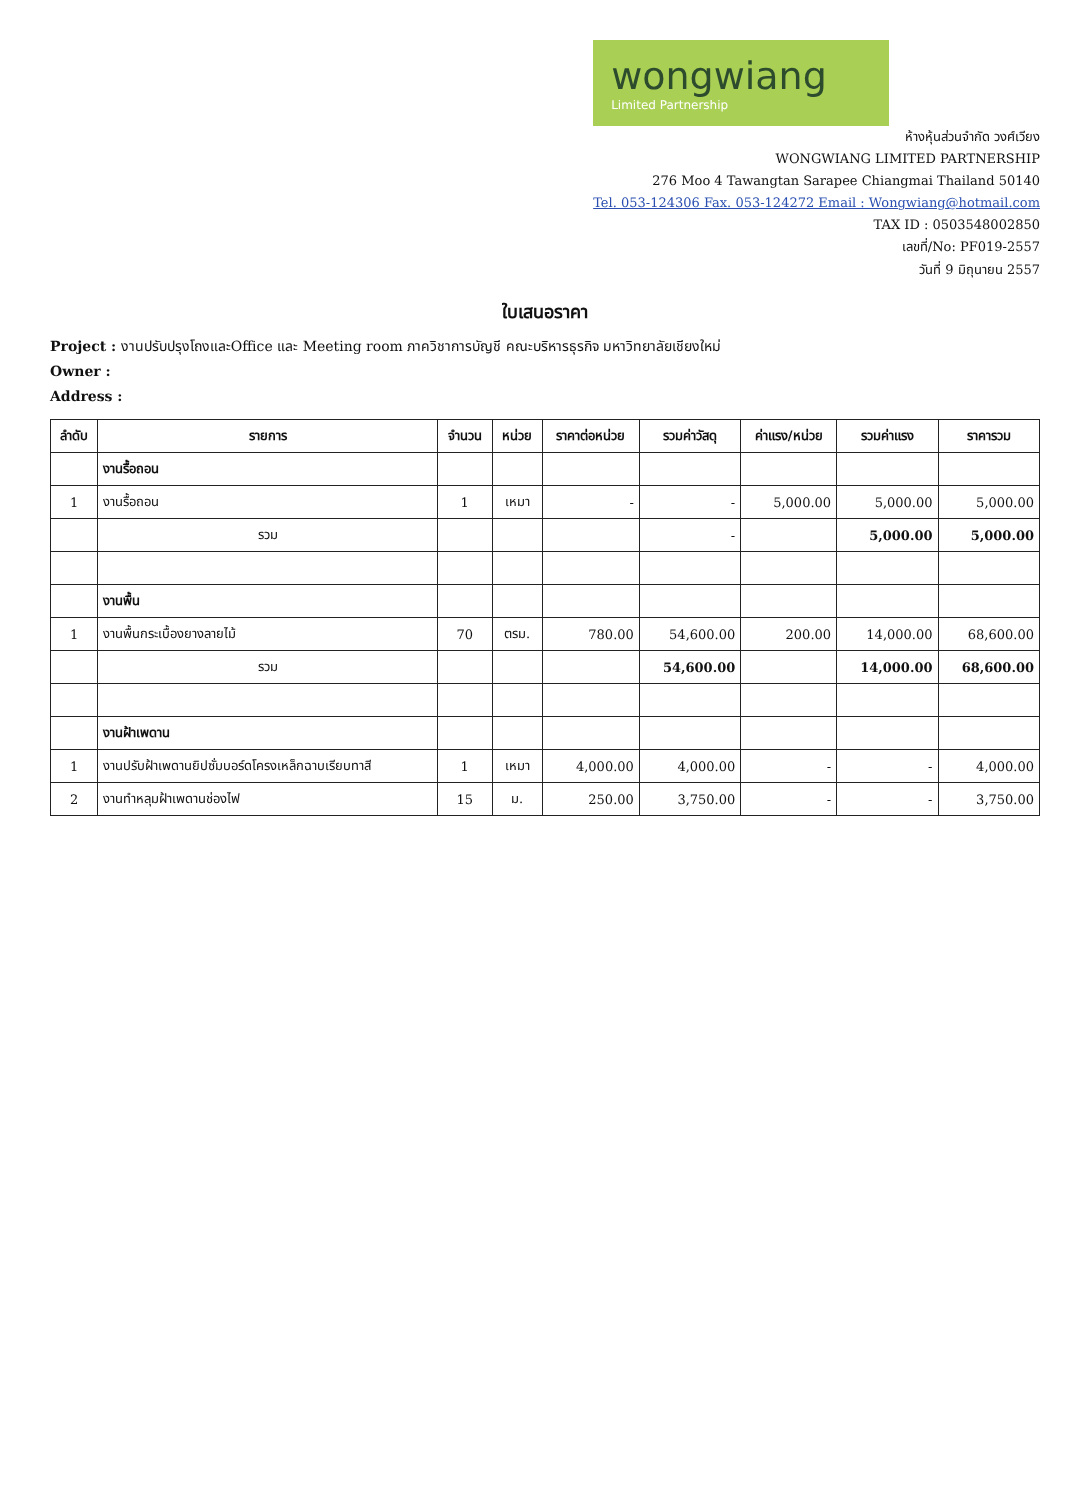wongwiang
Limited Partnership
ห้างหุ้นส่วนจำกัด วงศ์เวียง
WONGWIANG LIMITED PARTNERSHIP
276 Moo 4 Tawangtan Sarapee Chiangmai Thailand 50140
Tel. 053-124306 Fax. 053-124272 Email : Wongwiang@hotmail.com
TAX ID : 0503548002850
เลขที่/No: PF019-2557
วันที่ 9 มิถุนายน 2557
ใบเสนอราคา
Project : งานปรับปรุงโถงและOffice และ Meeting room ภาควิชาการบัญชี คณะบริหารธุรกิจ มหาวิทยาลัยเชียงใหม่
Owner :
Address :
| ลำดับ | รายการ | จำนวน | หน่วย | ราคาต่อหน่วย | รวมค่าวัสดุ | ค่าแรง/หน่วย | รวมค่าแรง | ราคารวม |
| --- | --- | --- | --- | --- | --- | --- | --- | --- |
| | งานรื้อถอน | | | | | | | |
| 1 | งานรื้อถอน | 1 | เหมา | - | - | 5,000.00 | 5,000.00 | 5,000.00 |
| | รวม | | | | - | | 5,000.00 | 5,000.00 |
| | งานพื้น | | | | | | | |
| 1 | งานพื้นกระเบื้องยางลายไม้ | 70 | ตรม. | 780.00 | 54,600.00 | 200.00 | 14,000.00 | 68,600.00 |
| | รวม | | | | 54,600.00 | | 14,000.00 | 68,600.00 |
| | งานฝ้าเพดาน | | | | | | | |
| 1 | งานปรับฝ้าเพดานยิปซั่มบอร์ดโครงเหล็กฉาบเรียบทาสี | 1 | เหมา | 4,000.00 | 4,000.00 | - | - | 4,000.00 |
| 2 | งานทำหลุมฝ้าเพดานช่องไฟ | 15 | ม. | 250.00 | 3,750.00 | - | - | 3,750.00 |